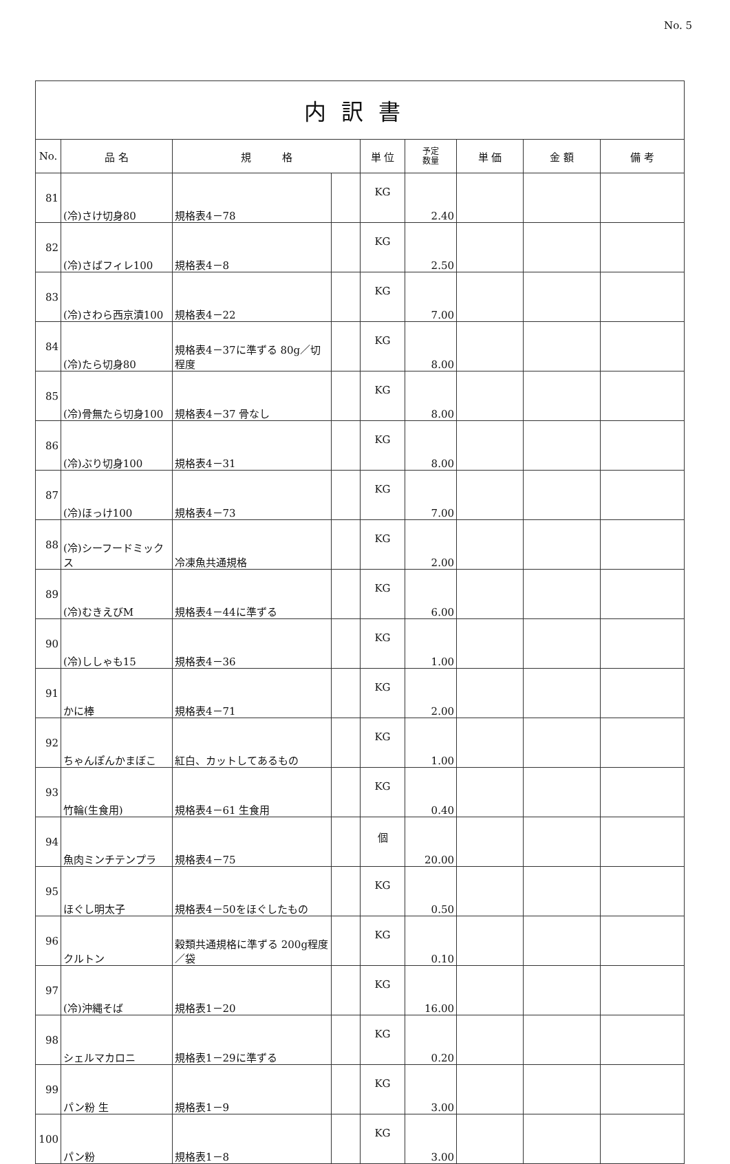No. 5
| 内訳書 | | | | | | | | |
| No. | 品 名 | 規 格 | | 単 位 | 予定 数量 | 単 価 | 金 額 | 備 考 |
| 81 | (冷)さけ切身80 | 規格表4－78 | | KG | 2.40 | | | |
| 82 | (冷)さばフィレ100 | 規格表4－8 | | KG | 2.50 | | | |
| 83 | (冷)さわら西京漬100 | 規格表4－22 | | KG | 7.00 | | | |
| 84 | (冷)たら切身80 | 規格表4－37に準ずる 80g／切程度 | | KG | 8.00 | | | |
| 85 | (冷)骨無たら切身100 | 規格表4－37 骨なし | | KG | 8.00 | | | |
| 86 | (冷)ぶり切身100 | 規格表4－31 | | KG | 8.00 | | | |
| 87 | (冷)ほっけ100 | 規格表4－73 | | KG | 7.00 | | | |
| 88 | (冷)シーフードミックス | 冷凍魚共通規格 | | KG | 2.00 | | | |
| 89 | (冷)むきえびM | 規格表4－44に準ずる | | KG | 6.00 | | | |
| 90 | (冷)ししゃも15 | 規格表4－36 | | KG | 1.00 | | | |
| 91 | かに棒 | 規格表4－71 | | KG | 2.00 | | | |
| 92 | ちゃんぽんかまぼこ | 紅白、カットしてあるもの | | KG | 1.00 | | | |
| 93 | 竹輪(生食用) | 規格表4－61 生食用 | | KG | 0.40 | | | |
| 94 | 魚肉ミンチテンプラ | 規格表4－75 | | 個 | 20.00 | | | |
| 95 | ほぐし明太子 | 規格表4－50をほぐしたもの | | KG | 0.50 | | | |
| 96 | クルトン | 穀類共通規格に準ずる 200g程度／袋 | | KG | 0.10 | | | |
| 97 | (冷)沖縄そば | 規格表1－20 | | KG | 16.00 | | | |
| 98 | シェルマカロニ | 規格表1－29に準ずる | | KG | 0.20 | | | |
| 99 | パン粉 生 | 規格表1－9 | | KG | 3.00 | | | |
| 100 | パン粉 | 規格表1－8 | | KG | 3.00 | | | |